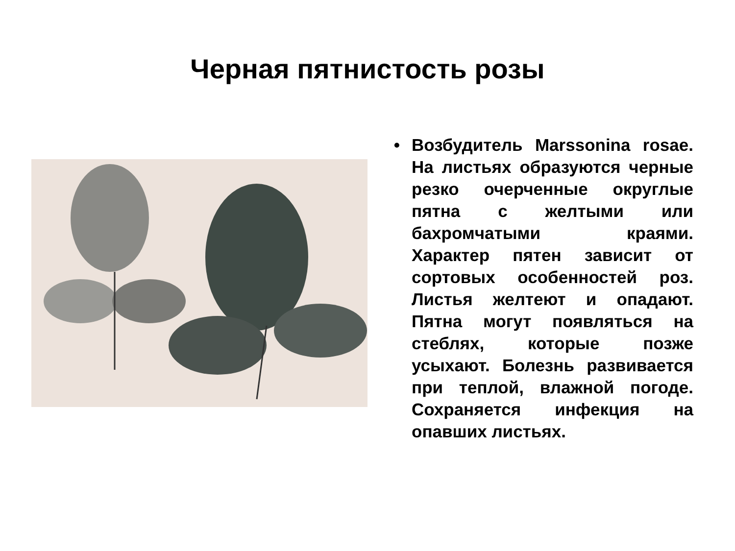Черная пятнистость розы
• Возбудитель Marssonina rosae. На листьях образуются черные резко очерченные округлые пятна с желтыми или бахромчатыми краями. Характер пятен зависит от сортовых особенностей роз. Листья желтеют и опадают. Пятна могут появляться на стеблях, которые позже усыхают. Болезнь развивается при теплой, влажной погоде. Сохраняется инфекция на опавших листьях.